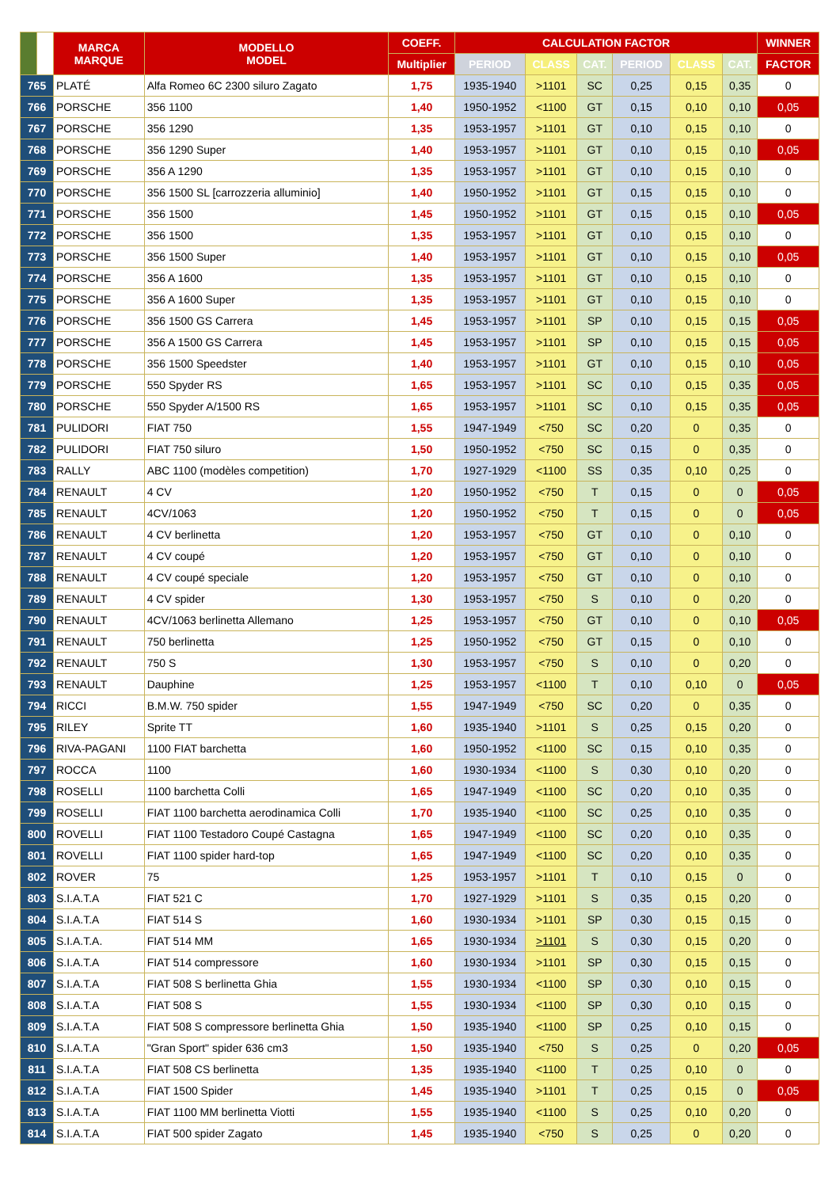| | | MARCA MARQUE | MODELLO MODEL | COEFF. | CALCULATION FACTOR | | | | | | WINNER |
| --- | --- | --- | --- | --- | --- | --- | --- | --- | --- | --- | --- |
| | | | | Multiplier | PERIOD | CLASS | CAT. | PERIOD | CLASS | CAT. | FACTOR |
| 765 | | PLATÉ | Alfa Romeo 6C 2300 siluro Zagato | 1,75 | 1935-1940 | >1101 | SC | 0,25 | 0,15 | 0,35 | 0 |
| 766 | | PORSCHE | 356 1100 | 1,40 | 1950-1952 | <1100 | GT | 0,15 | 0,10 | 0,10 | 0,05 |
| 767 | | PORSCHE | 356 1290 | 1,35 | 1953-1957 | >1101 | GT | 0,10 | 0,15 | 0,10 | 0 |
| 768 | | PORSCHE | 356 1290 Super | 1,40 | 1953-1957 | >1101 | GT | 0,10 | 0,15 | 0,10 | 0,05 |
| 769 | | PORSCHE | 356 A 1290 | 1,35 | 1953-1957 | >1101 | GT | 0,10 | 0,15 | 0,10 | 0 |
| 770 | | PORSCHE | 356 1500 SL [carrozzeria alluminio] | 1,40 | 1950-1952 | >1101 | GT | 0,15 | 0,15 | 0,10 | 0 |
| 771 | | PORSCHE | 356 1500 | 1,45 | 1950-1952 | >1101 | GT | 0,15 | 0,15 | 0,10 | 0,05 |
| 772 | | PORSCHE | 356 1500 | 1,35 | 1953-1957 | >1101 | GT | 0,10 | 0,15 | 0,10 | 0 |
| 773 | | PORSCHE | 356 1500 Super | 1,40 | 1953-1957 | >1101 | GT | 0,10 | 0,15 | 0,10 | 0,05 |
| 774 | | PORSCHE | 356 A 1600 | 1,35 | 1953-1957 | >1101 | GT | 0,10 | 0,15 | 0,10 | 0 |
| 775 | | PORSCHE | 356 A 1600 Super | 1,35 | 1953-1957 | >1101 | GT | 0,10 | 0,15 | 0,10 | 0 |
| 776 | | PORSCHE | 356 1500 GS Carrera | 1,45 | 1953-1957 | >1101 | SP | 0,10 | 0,15 | 0,15 | 0,05 |
| 777 | | PORSCHE | 356 A 1500 GS Carrera | 1,45 | 1953-1957 | >1101 | SP | 0,10 | 0,15 | 0,15 | 0,05 |
| 778 | | PORSCHE | 356 1500 Speedster | 1,40 | 1953-1957 | >1101 | GT | 0,10 | 0,15 | 0,10 | 0,05 |
| 779 | | PORSCHE | 550 Spyder RS | 1,65 | 1953-1957 | >1101 | SC | 0,10 | 0,15 | 0,35 | 0,05 |
| 780 | | PORSCHE | 550 Spyder A/1500 RS | 1,65 | 1953-1957 | >1101 | SC | 0,10 | 0,15 | 0,35 | 0,05 |
| 781 | | PULIDORI | FIAT 750 | 1,55 | 1947-1949 | <750 | SC | 0,20 | 0 | 0,35 | 0 |
| 782 | | PULIDORI | FIAT 750 siluro | 1,50 | 1950-1952 | <750 | SC | 0,15 | 0 | 0,35 | 0 |
| 783 | | RALLY | ABC 1100 (modèles competition) | 1,70 | 1927-1929 | <1100 | SS | 0,35 | 0,10 | 0,25 | 0 |
| 784 | | RENAULT | 4 CV | 1,20 | 1950-1952 | <750 | T | 0,15 | 0 | 0 | 0,05 |
| 785 | | RENAULT | 4CV/1063 | 1,20 | 1950-1952 | <750 | T | 0,15 | 0 | 0 | 0,05 |
| 786 | | RENAULT | 4 CV berlinetta | 1,20 | 1953-1957 | <750 | GT | 0,10 | 0 | 0,10 | 0 |
| 787 | | RENAULT | 4 CV coupé | 1,20 | 1953-1957 | <750 | GT | 0,10 | 0 | 0,10 | 0 |
| 788 | | RENAULT | 4 CV coupé speciale | 1,20 | 1953-1957 | <750 | GT | 0,10 | 0 | 0,10 | 0 |
| 789 | | RENAULT | 4 CV spider | 1,30 | 1953-1957 | <750 | S | 0,10 | 0 | 0,20 | 0 |
| 790 | | RENAULT | 4CV/1063 berlinetta Allemano | 1,25 | 1953-1957 | <750 | GT | 0,10 | 0 | 0,10 | 0,05 |
| 791 | | RENAULT | 750 berlinetta | 1,25 | 1950-1952 | <750 | GT | 0,15 | 0 | 0,10 | 0 |
| 792 | | RENAULT | 750 S | 1,30 | 1953-1957 | <750 | S | 0,10 | 0 | 0,20 | 0 |
| 793 | | RENAULT | Dauphine | 1,25 | 1953-1957 | <1100 | T | 0,10 | 0,10 | 0 | 0,05 |
| 794 | | RICCI | B.M.W. 750 spider | 1,55 | 1947-1949 | <750 | SC | 0,20 | 0 | 0,35 | 0 |
| 795 | | RILEY | Sprite TT | 1,60 | 1935-1940 | >1101 | S | 0,25 | 0,15 | 0,20 | 0 |
| 796 | | RIVA-PAGANI | 1100 FIAT barchetta | 1,60 | 1950-1952 | <1100 | SC | 0,15 | 0,10 | 0,35 | 0 |
| 797 | | ROCCA | 1100 | 1,60 | 1930-1934 | <1100 | S | 0,30 | 0,10 | 0,20 | 0 |
| 798 | | ROSELLI | 1100 barchetta Colli | 1,65 | 1947-1949 | <1100 | SC | 0,20 | 0,10 | 0,35 | 0 |
| 799 | | ROSELLI | FIAT 1100 barchetta aerodinamica Colli | 1,70 | 1935-1940 | <1100 | SC | 0,25 | 0,10 | 0,35 | 0 |
| 800 | | ROVELLI | FIAT 1100 Testadoro Coupé Castagna | 1,65 | 1947-1949 | <1100 | SC | 0,20 | 0,10 | 0,35 | 0 |
| 801 | | ROVELLI | FIAT 1100 spider hard-top | 1,65 | 1947-1949 | <1100 | SC | 0,20 | 0,10 | 0,35 | 0 |
| 802 | | ROVER | 75 | 1,25 | 1953-1957 | >1101 | T | 0,10 | 0,15 | 0 | 0 |
| 803 | | S.I.A.T.A | FIAT 521 C | 1,70 | 1927-1929 | >1101 | S | 0,35 | 0,15 | 0,20 | 0 |
| 804 | | S.I.A.T.A | FIAT 514 S | 1,60 | 1930-1934 | >1101 | SP | 0,30 | 0,15 | 0,15 | 0 |
| 805 | | S.I.A.T.A. | FIAT 514 MM | 1,65 | 1930-1934 | >1101 | S | 0,30 | 0,15 | 0,20 | 0 |
| 806 | | S.I.A.T.A | FIAT 514 compressore | 1,60 | 1930-1934 | >1101 | SP | 0,30 | 0,15 | 0,15 | 0 |
| 807 | | S.I.A.T.A | FIAT 508 S berlinetta Ghia | 1,55 | 1930-1934 | <1100 | SP | 0,30 | 0,10 | 0,15 | 0 |
| 808 | | S.I.A.T.A | FIAT 508 S | 1,55 | 1930-1934 | <1100 | SP | 0,30 | 0,10 | 0,15 | 0 |
| 809 | | S.I.A.T.A | FIAT 508 S compressore berlinetta Ghia | 1,50 | 1935-1940 | <1100 | SP | 0,25 | 0,10 | 0,15 | 0 |
| 810 | | S.I.A.T.A | "Gran Sport" spider 636 cm3 | 1,50 | 1935-1940 | <750 | S | 0,25 | 0 | 0,20 | 0,05 |
| 811 | | S.I.A.T.A | FIAT 508 CS berlinetta | 1,35 | 1935-1940 | <1100 | T | 0,25 | 0,10 | 0 | 0 |
| 812 | | S.I.A.T.A | FIAT 1500 Spider | 1,45 | 1935-1940 | >1101 | T | 0,25 | 0,15 | 0 | 0,05 |
| 813 | | S.I.A.T.A | FIAT 1100 MM berlinetta Viotti | 1,55 | 1935-1940 | <1100 | S | 0,25 | 0,10 | 0,20 | 0 |
| 814 | | S.I.A.T.A | FIAT 500 spider Zagato | 1,45 | 1935-1940 | <750 | S | 0,25 | 0 | 0,20 | 0 |